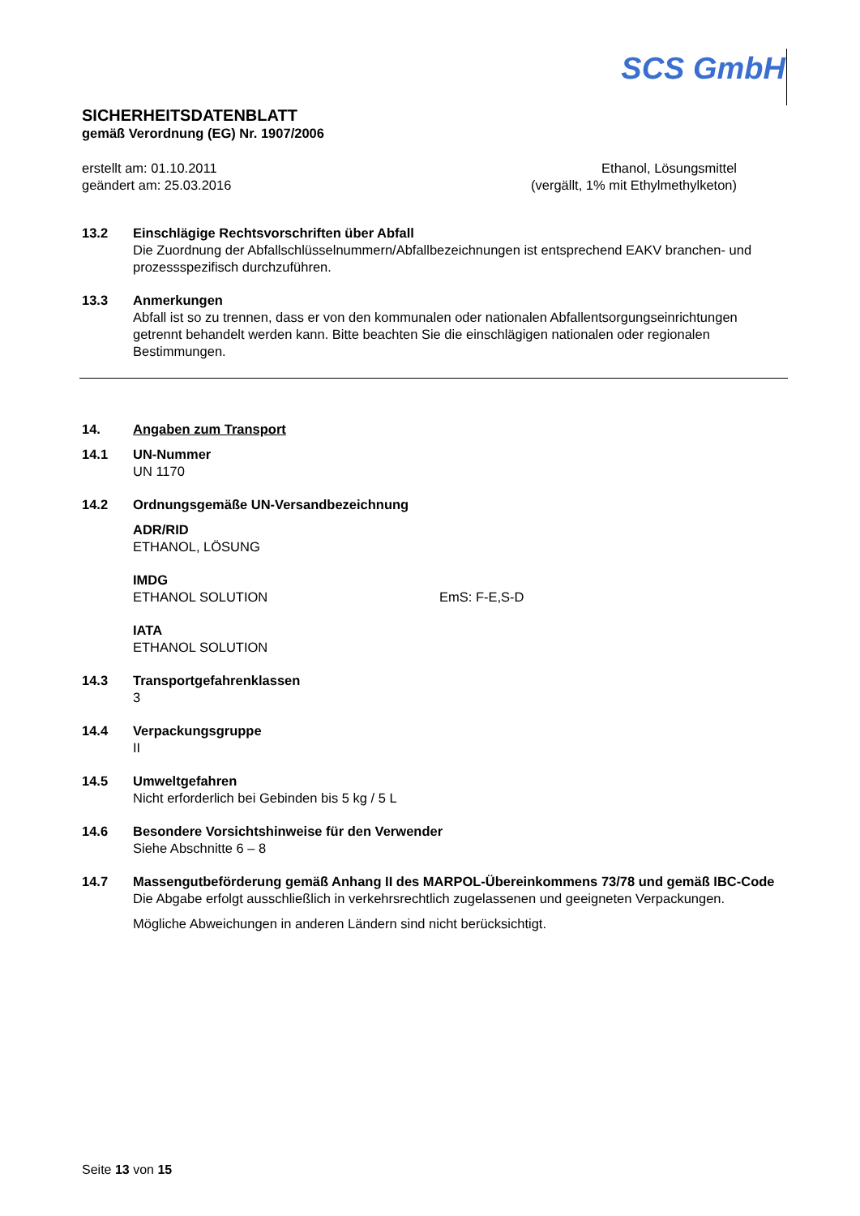SCS GmbH
SICHERHEITSDATENBLATT
gemäß Verordnung (EG) Nr. 1907/2006
erstellt am: 01.10.2011
geändert am: 25.03.2016
Ethanol, Lösungsmittel
(vergällt, 1% mit Ethylmethylketon)
13.2 Einschlägige Rechtsvorschriften über Abfall
Die Zuordnung der Abfallschlüsselnummern/Abfallbezeichnungen ist entsprechend EAKV branchen- und prozessspezifisch durchzuführen.
13.3 Anmerkungen
Abfall ist so zu trennen, dass er von den kommunalen oder nationalen Abfallentsorgungseinrichtungen getrennt behandelt werden kann. Bitte beachten Sie die einschlägigen nationalen oder regionalen Bestimmungen.
14. Angaben zum Transport
14.1 UN-Nummer
UN 1170
14.2 Ordnungsgemäße UN-Versandbezeichnung
ADR/RID
ETHANOL, LÖSUNG
IMDG
ETHANOL SOLUTION EmS: F-E,S-D
IATA
ETHANOL SOLUTION
14.3 Transportgefahrenklassen
3
14.4 Verpackungsgruppe
II
14.5 Umweltgefahren
Nicht erforderlich bei Gebinden bis 5 kg / 5 L
14.6 Besondere Vorsichtshinweise für den Verwender
Siehe Abschnitte 6 – 8
14.7 Massengutbeförderung gemäß Anhang II des MARPOL-Übereinkommens 73/78 und gemäß IBC-Code
Die Abgabe erfolgt ausschließlich in verkehrsrechtlich zugelassenen und geeigneten Verpackungen.
Mögliche Abweichungen in anderen Ländern sind nicht berücksichtigt.
Seite 13 von 15